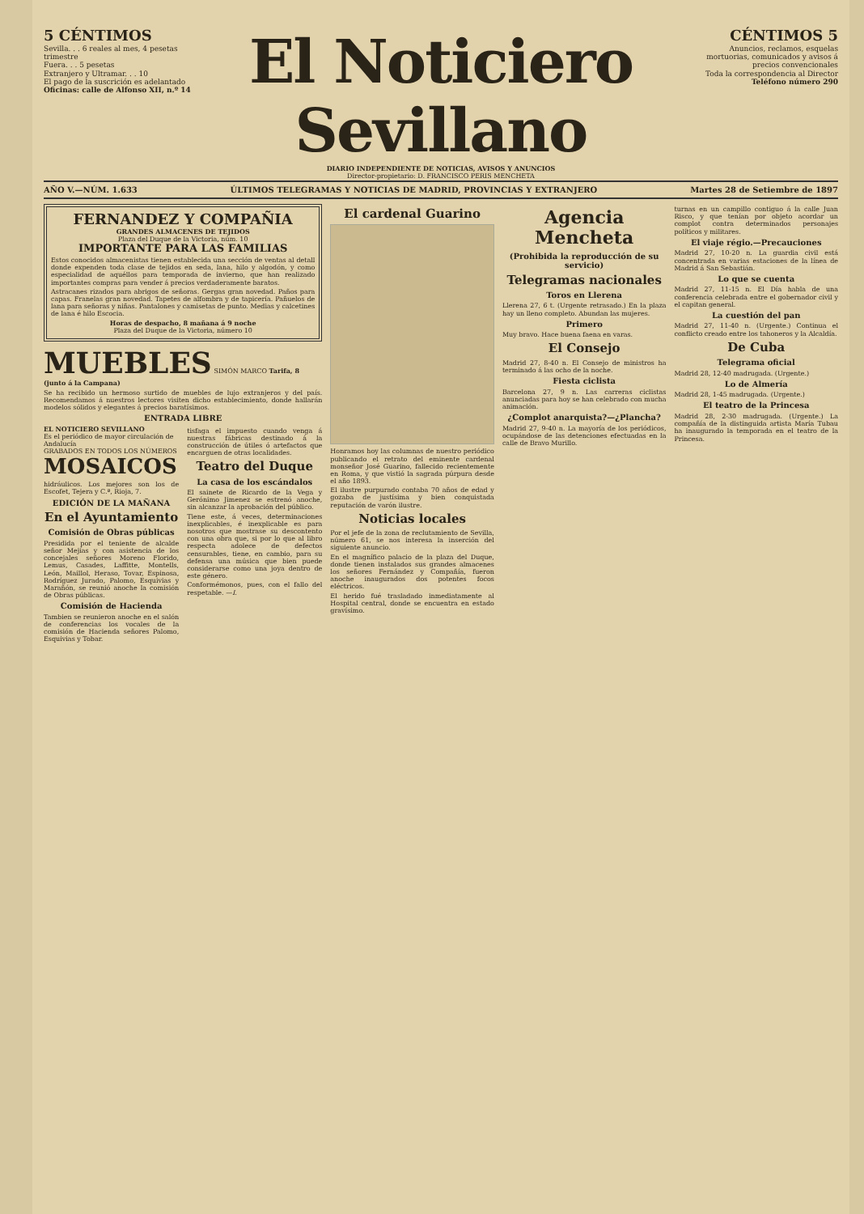5 CÉNTIMOS
Sevilla. . . 6 reales al mes, 4 pesetas trimestre
Fuera. . . 5 pesetas
Extranjero y Ultramar. . . 10
El pago de la suscrición es adelantado
Oficinas: calle de Alfonso XII, n.º 14
El Noticiero Sevillano
DIARIO INDEPENDIENTE DE NOTICIAS, AVISOS Y ANUNCIOS
Director-propietario: D. FRANCISCO PERIS MENCHETA
CÉNTIMOS 5
Anuncios, reclamos, esquelas mortuorias, comunicados y avisos á precios convencionales
Toda la correspondencia al Director
Teléfono número 290
AÑO V.—NÚM. 1.633 ÚLTIMOS TELEGRAMAS Y NOTICIAS DE MADRID, PROVINCIAS Y EXTRANJERO Martes 28 de Setiembre de 1897
FERNANDEZ Y COMPAÑIA
GRANDES ALMACENES DE TEJIDOS
Plaza del Duque de la Victoria, núm. 10
IMPORTANTE PARA LAS FAMILIAS
Estos conocidos almacenistas tienen establecida una sección de ventas al detall donde expenden toda clase de tejidos en seda, lana, hilo y algodón, y como especialidad de aquéllos para temporada de invierno, que han realizado importantes compras para vender á precios verdaderamente baratos.
Astracanes rizados para abrigos de señoras. Gergas gran novedad. Paños para capas. Franelas gran novedad. Tapetes de alfombra y de tapicería. Pañuelos de lana para señoras y niñas. Pantalones y camisetas de punto. Medias y calcetines de lana é hilo Escocia.
Horas de despacho, 8 mañana á 9 noche
Plaza del Duque de la Victoria, número 10
MUEBLES SIMÓN MARCO Tarifa, 8 (junto á la Campana)
Se ha recibido un hermoso surtido de muebles de lujo extranjeros y del país. Recomendamos á nuestros lectores visiten dicho establecimiento, donde hallarán modelos sólidos y elegantes á precios baratísimos.
ENTRADA LIBRE
EL NOTICIERO SEVILLANO
Es el periódico de mayor circulación de Andalucía
GRABADOS EN TODOS LOS NÚMEROS
MOSAICOS
hidráulicos. Los mejores son los de Escofet, Tejera y C.ª, Rioja, 7.
EDICIÓN DE LA MAÑANA
En el Ayuntamiento
Comisión de Obras públicas
Presidida por el teniente de alcalde señor Mejías y con asistencia de los concejales señores Moreno Florido, Lemus, Casades, Laffitte, Montells, León, Maillol, Heraso, Tovar, Espinosa, Rodríguez Jurado, Palomo, Esquivias y Marañón, se reunió anoche la comisión de Obras públicas.
Comisión de Hacienda
Tambien se reunieron anoche en el salón de conferencias los vocales de la comisión de Hacienda señores Palomo, Esquivias y Tobar.
tisfaga el impuesto cuando venga á nuestras fábricas destinado á la construcción de útiles ó artefactos que encarguen de otras localidades.
Teatro del Duque
La casa de los escándalos
El sainete de Ricardo de la Vega y Gerónimo Jimenez se estrenó anoche, sin alcanzar la aprobación del público.
Tiene este, á veces, determinaciones inexplicables, é inexplicable es para nosotros que mostrase su descontento con una obra que, si por lo que al libro respecta adolece de defectos censurables, tiene, en cambio, para su defensa una música que bien puede considerarse como una joya dentro de este género.
Conformémonos, pues, con el fallo del respetable. —I.
El cardenal Guarino
Honramos hoy las columnas de nuestro periódico publicando el retrato del eminente cardenal monseñor José Guarino, fallecido recientemente en Roma, y que vistió la sagrada púrpura desde el año 1893.
El ilustre purpurado contaba 70 años de edad y gozaba de justísima y bien conquistada reputación de varón ilustre.
Noticias locales
Por el jefe de la zona de reclutamiento de Sevilla, número 61, se nos interesa la inserción del siguiente anuncio.
En el magnífico palacio de la plaza del Duque, donde tienen instalados sus grandes almacenes los señores Fernández y Compañía, fueron anoche inaugurados dos potentes focos eléctricos.
El herido fué trasladado inmediatamente al Hospital central, donde se encuentra en estado gravísimo.
Agencia Mencheta
(Prohibida la reproducción de su servicio)
Telegramas nacionales
Toros en Llerena
Llerena 27, 6 t. (Urgente retrasado.) En la plaza hay un lleno completo. Abundan las mujeres.
Primero
Muy bravo. Hace buena faena en varas.
El Consejo
Madrid 27, 8-40 n. El Consejo de ministros ha terminado á las ocho de la noche.
Fiesta ciclista
Barcelona 27, 9 n. Las carreras ciclistas anunciadas para hoy se han celebrado con mucha animación.
¿Complot anarquista?—¿Plancha?
Madrid 27, 9-40 n. La mayoría de los periódicos, ocupándose de las detenciones efectuadas en la calle de Bravo Murillo.
turnas en un campillo contiguo á la calle Juan Risco, y que tenían por objeto acordar un complot contra determinados personajes políticos y militares.
El viaje régio.—Precauciones
Madrid 27, 10-20 n. La guardia civil está concentrada en varias estaciones de la línea de Madrid á San Sebastián.
Lo que se cuenta
Madrid 27, 11-15 n. El Día habla de una conferencia celebrada entre el gobernador civil y el capitan general.
La cuestión del pan
Madrid 27, 11-40 n. (Urgente.) Continua el conflicto creado entre los tahoneros y la Alcaldía.
De Cuba
Telegrama oficial
Madrid 28, 12-40 madrugada. (Urgente.)
Lo de Almería
Madrid 28, 1-45 madrugada. (Urgente.)
El teatro de la Princesa
Madrid 28, 2-30 madrugada. (Urgente.) La compañía de la distinguida artista María Tubau ha inaugurado la temporada en el teatro de la Princesa.